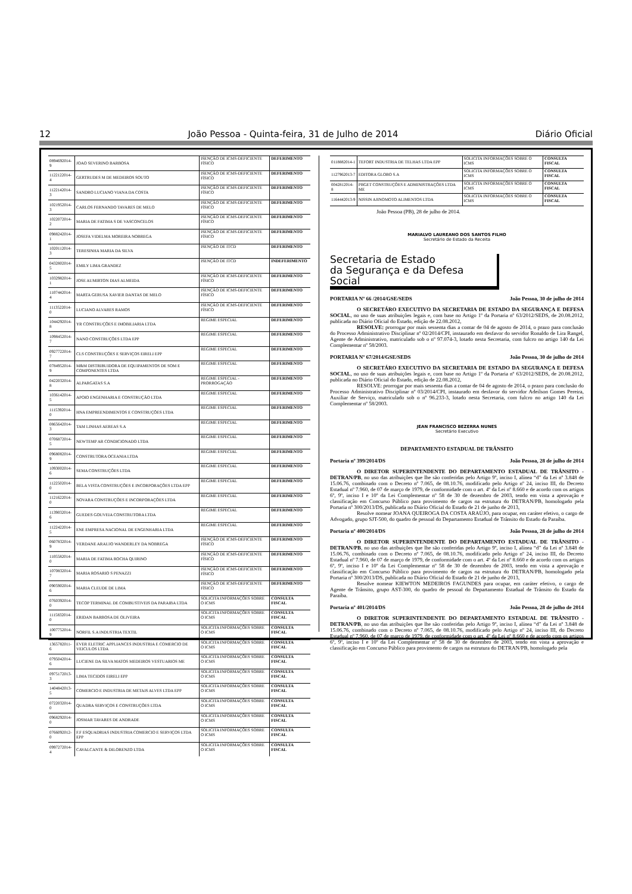12 João Pessoa - Quinta-feira, 31 de Julho de 2014 Diário Oficial
| 0894692014-9 | JOAO SEVERINO BARBOSA | ISENÇÃO DE ICMS-DEFICIENTE FÍSICO | DEFERIMENTO |
| 1122122014-4 | GERTRUDES M DE MEDEIROS SOUTO | ISENÇÃO DE ICMS-DEFICIENTE FÍSICO | DEFERIMENTO |
| 1122142014-3 | SANDRO LUCIANO VIANA DA COSTA | ISENÇÃO DE ICMS-DEFICIENTE FÍSICO | DEFERIMENTO |
| 1021952014-3 | CARLOS FERNANDO TAVARES DE MELO | ISENÇÃO DE ICMS-DEFICIENTE FÍSICO | DEFERIMENTO |
| 1022072014-2 | MARIA DE FATIMA S DE VASCONCELOS | ISENÇÃO DE ICMS-DEFICIENTE FÍSICO | DEFERIMENTO |
| 0988242014-1 | JOSEFA VIDELMA MOREIRA NOBREGA | ISENÇÃO DE ICMS-DEFICIENTE FÍSICO | DEFERIMENTO |
| 1020112014-3 | TERESINHA MARIA DA SILVA | ISENÇÃO DE ITCD | DEFERIMENTO |
| 0432802014-5 | EMILY LIMA GRANDEZ | ISENÇÃO DE ITCD | INDEFERIMENTO |
| 1032982014-1 | JOSE AUMIRTON DIAS ALMEIDA | ISENÇÃO DE ICMS-DEFICIENTE FÍSICO | DEFERIMENTO |
| 1107442014-4 | MARTA GERUSA XAVIER DANTAS DE MELO | ISENÇÃO DE ICMS-DEFICIENTE FÍSICO | DEFERIMENTO |
| 1113522014-0 | LUCIANO ALVARES RAMOS | ISENÇÃO DE ICMS-DEFICIENTE FÍSICO | DEFERIMENTO |
| 1044292014-8 | YR CONSTRUÇÕES E IMOBILIARIA LTDA | REGIME ESPECIAL | DEFERIMENTO |
| 1098452014-7 | NANO CONSTRUÇÕES LTDA EPP | REGIME ESPECIAL | DEFERIMENTO |
| 0927722014-7 | CLS CONSTRUÇÕES E SERVIÇOS EIRELI EPP | REGIME ESPECIAL | DEFERIMENTO |
| 0784952014-9 | M&M DISTRIBUIDORA DE EQUIPAMENTOS DE SOM E COMPONENTES LTDA | REGIME ESPECIAL | DEFERIMENTO |
| 0422032014-8 | ALPARGATAS S.A | REGIME ESPECIAL - PRORROGAÇÃO | DEFERIMENTO |
| 1036142014-5 | APOIO ENGENHARIA E CONSTRUÇÃO LTDA | REGIME ESPECIAL | DEFERIMENTO |
| 1115392014-0 | HNA EMPREENDIMENTOS E CONSTRUÇÕES LTDA | REGIME ESPECIAL | DEFERIMENTO |
| 0865642014-3 | TAM LINHAS AEREAS S.A | REGIME ESPECIAL | DEFERIMENTO |
| 0706872014-5 | NEWTEMP AR CONDICIONADO LTDA | REGIME ESPECIAL | DEFERIMENTO |
| 0968082014-9 | CONSTRUTORA OCEANIA LTDA | REGIME ESPECIAL | DEFERIMENTO |
| 1093002014-6 | SEMA CONSTRUÇÕES LTDA | REGIME ESPECIAL | DEFERIMENTO |
| 1122502014-0 | BELA VISTA CONSTRUÇÕES E INCORPORAÇÕES LTDA EPP | REGIME ESPECIAL | DEFERIMENTO |
| 1121622014-0 | NOVARA CONSTRUÇÕES E INCORPORAÇÕES LTDA | REGIME ESPECIAL | DEFERIMENTO |
| 1139032014-6 | GUEDES GOUVEIA CONSTRUTORA LTDA | REGIME ESPECIAL | DEFERIMENTO |
| 1122422014-5 | ENE EMPRESA NACIONAL DE ENGENHARIA LTDA | REGIME ESPECIAL | DEFERIMENTO |
| 0607832014-9 | VERDANE ARAUJO WANDERLEY DA NOBREGA | ISENÇÃO DE ICMS-DEFICIENTE FÍSICO | DEFERIMENTO |
| 1105582014-0 | MARIA DE FATIMA ROCHA QUIRINO | ISENÇÃO DE ICMS-DEFICIENTE FÍSICO | DEFERIMENTO |
| 1070832014-7 | MARIA ROSARIO S PENAZZI | ISENÇÃO DE ICMS-DEFICIENTE FÍSICO | DEFERIMENTO |
| 0905902014-6 | MARIA CLEUDE DE LIMA | ISENÇÃO DE ICMS-DEFICIENTE FÍSICO | DEFERIMENTO |
| 0760392014-0 | TECOP TERMINAL DE COMBUSTIVEIS DA PARAIBA LTDA | SOLICITA INFORMAÇÕES SOBRE O ICMS | CONSULTA FISCAL |
| 1115832014-0 | ERIDAN BARBOSA DE OLIVEIRA | SOLICITA INFORMAÇÕES SOBRE O ICMS | CONSULTA FISCAL |
| 1007752014-9 | NORFIL S.A INDUSTRIA TEXTIL | SOLICITA INFORMAÇÕES SOBRE O ICMS | CONSULTA FISCAL |
| 1365782011-6 | EVER ELETRIC APPLIANCES INDUSTRIA E COMERCIO DE VEICULOS LTDA | SOLICITA INFORMAÇÕES SOBRE O ICMS | CONSULTA FISCAL |
| 0795042014-6 | LUCIENE DA SILVA MATOS MEDEIROS VESTUARIOS ME | SOLICITA INFORMAÇÕES SOBRE O ICMS | CONSULTA FISCAL |
| 0975172013-3 | LIMA TECIDOS EIRELI EPP | SOLICITA INFORMAÇÕES SOBRE O ICMS | CONSULTA FISCAL |
| 1404842013-5 | COMERCIO E INDUSTRIA DE METAIS ALVES LTDA EPP | SOLICITA INFORMAÇÕES SOBRE O ICMS | CONSULTA FISCAL |
| 0722032014-0 | QUADRA SERVIÇOS E CONSTRUÇÕES LTDA | SOLICITA INFORMAÇÕES SOBRE O ICMS | CONSULTA FISCAL |
| 0968292014-0 | JOSMAR TAVARES DE ANDRADE | SOLICITA INFORMAÇÕES SOBRE O ICMS | CONSULTA FISCAL |
| 0766092012-0 | F.F ESQUADRIAS INDUSTRIA COMERCIO E SERVIÇOS LTDA EPP | SOLICITA INFORMAÇÕES SOBRE O ICMS | CONSULTA FISCAL |
| 0997272014-4 | CAVALCANTE & DILORENZO LTDA | SOLICITA INFORMAÇÕES SOBRE O ICMS | CONSULTA FISCAL |
| 0118882014-1 | TEFORT INDUSTRIA DE TELHAS LTDA EPP | SOLICITA INFORMAÇÕES SOBRE O ICMS | CONSULTA FISCAL |
| 1127962013-7 | EDITORA GLOBO S.A | SOLICITA INFORMAÇÕES SOBRE O ICMS | CONSULTA FISCAL |
| 0042812014-8 | PBGET CONSTRUÇÕES E ADMINISTRAÇÕES LTDA ME | SOLICITA INFORMAÇÕES SOBRE O ICMS | CONSULTA FISCAL |
| 1164442013-9 | NISSIN AJINOMOTO ALIMENTOS LTDA | SOLICITA INFORMAÇÕES SOBRE O ICMS | CONSULTA FISCAL |
João Pessoa (PB), 28 de julho de 2014.
MARIALVO LAUREANO DOS SANTOS FILHO
Secretário de Estado da Receita
Secretaria de Estado
da Segurança e da Defesa Social
PORTARIA Nº 66 /2014/GSE/SEDS João Pessoa, 30 de julho de 2014
     O SECRETÁRO EXECUTIVO DA SECRETARIA DE ESTADO DA SEGURANÇA E DEFESA SOCIAL, no uso de suas atribuições legais e, com base no Artigo 1º da Portaria nº 63/2012/SEDS, de 20.08.2012, publicada no Diário Oficial do Estado, edição de 22.08.2012,
     RESOLVE: prorrogar por mais sessenta dias a contar de 04 de agosto de 2014, o prazo para conclusão do Processo Administrativo Disciplinar nº 02/2014/CPI, instaurado em desfavor do servidor Ronaldo de Lira Rangel, Agente de Administrativo, matriculado sob o nº 97.074-3, lotado nesta Secretaria, com fulcro no artigo 140 da Lei Complementar nº 58/2003.
PORTARIA Nº 67/2014/GSE/SEDS João Pessoa, 30 de julho de 2014
     O SECRETÁRO EXECUTIVO DA SECRETARIA DE ESTADO DA SEGURANÇA E DEFESA SOCIAL, no uso de suas atribuições legais e, com base no Artigo 1º da Portaria nº 63/2012/SEDS, de 20.08.2012, publicada no Diário Oficial do Estado, edição de 22.08.2012,
     RESOLVE: prorrogar por mais sessenta dias a contar de 04 de agosto de 2014, o prazo para conclusão do Processo Administrativo Disciplinar nº 03/2014/CPI, instaurado em desfavor do servidor Adeilson Gomes Pereira, Auxiliar de Serviço, matriculado sob o nº 96.233-3, lotado nesta Secretaria, com fulcro no artigo 140 da Lei Complementar nº 58/2003.
JEAN FRANCISCO BEZERRA NUNES
Secretário Executivo
DEPARTAMENTO ESTADUAL DE TRÂNSITO
Portaria nº 399/2014/DS João Pessoa, 28 de julho de 2014
     O DIRETOR SUPERINTENDENTE DO DEPARTAMENTO ESTADUAL DE TRÂNSITO - DETRAN/PB, no uso das atribuições que lhe são conferidas pelo Artigo 9º, inciso I, alínea “d” da Lei nº 3.848 de 15.06.76, combinado com o Decreto nº 7.065, de 08.10.76, modificado pelo Artigo nº 24, inciso III, do Decreto Estadual nº 7.960, de 07 de março de 1979, de conformidade com o art. 4º da Lei nº 8.660 e de acordo com os artigos 6º, 9º, inciso I e 10º da Lei Complementar nº 58 de 30 de dezembro de 2003, tendo em vista a aprovação e classificação em Concurso Público para provimento de cargos na estrutura do DETRAN/PB, homologado pela Portaria nº 300/2013/DS, publicada no Diário Oficial do Estado de 21 de junho de 2013,
     Resolve nomear JOANA QUEIROGA DA COSTA ARAÚJO, para ocupar, em caráter efetivo, o cargo de Advogado, grupo SJT-500, do quadro de pessoal do Departamento Estadual de Trânsito do Estado da Paraíba.
Portaria nº 400/2014/DS João Pessoa, 28 de julho de 2014
     O DIRETOR SUPERINTENDENTE DO DEPARTAMENTO ESTADUAL DE TRÂNSITO - DETRAN/PB, no uso das atribuições que lhe são conferidas pelo Artigo 9º, inciso I, alínea “d” da Lei nº 3.848 de 15.06.76, combinado com o Decreto nº 7.065, de 08.10.76, modificado pelo Artigo nº 24, inciso III, do Decreto Estadual nº 7.960, de 07 de março de 1979, de conformidade com o art. 4º da Lei nº 8.660 e de acordo com os artigos 6º, 9º, inciso I e 10º da Lei Complementar nº 58 de 30 de dezembro de 2003, tendo em vista a aprovação e classificação em Concurso Público para provimento de cargos na estrutura do DETRAN/PB, homologado pela Portaria nº 300/2013/DS, publicada no Diário Oficial do Estado de 21 de junho de 2013,
     Resolve nomear KIEWTON MEDEIROS FAGUNDES para ocupar, em caráter efetivo, o cargo de Agente de Trânsito, grupo AST-300, do quadro de pessoal do Departamento Estadual de Trânsito do Estado da Paraíba.
Portaria nº 401/2014/DS João Pessoa, 28 de julho de 2014
     O DIRETOR SUPERINTENDENTE DO DEPARTAMENTO ESTADUAL DE TRÂNSITO - DETRAN/PB, no uso das atribuições que lhe são conferidas pelo Artigo 9º, inciso I, alínea “d” da Lei nº 3.848 de 15.06.76, combinado com o Decreto nº 7.065, de 08.10.76, modificado pelo Artigo nº 24, inciso III, do Decreto Estadual nº 7.960, de 07 de março de 1979, de conformidade com o art. 4º da Lei nº 8.660 e de acordo com os artigos 6º, 9º, inciso I e 10º da Lei Complementar nº 58 de 30 de dezembro de 2003, tendo em vista a aprovação e classificação em Concurso Público para provimento de cargos na estrutura do DETRAN/PB, homologado pela